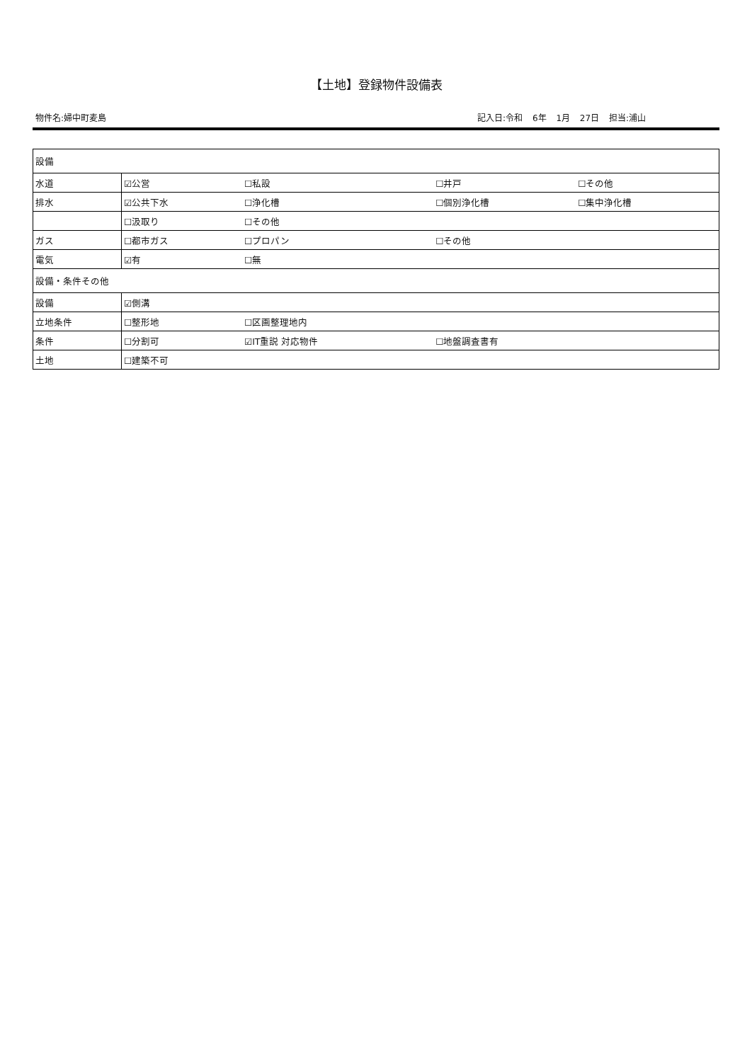【土地】登録物件設備表
物件名:婦中町麦島 記入日:令和 6年 1月 27日 担当:浦山
| 設備 | | | | |
| 水道 | ☑公営 | ☐私設 | ☐井戸 | ☐その他 |
| 排水 | ☑公共下水 | ☐浄化槽 | ☐個別浄化槽 | ☐集中浄化槽 |
| | ☐汲取り | ☐その他 | | |
| ガス | ☐都市ガス | ☐プロパン | ☐その他 | |
| 電気 | ☑有 | ☐無 | | |
| 設備・条件その他 | | | | |
| 設備 | ☑側溝 | | | |
| 立地条件 | ☐整形地 | ☐区画整理地内 | | |
| 条件 | ☐分割可 | ☑IT重説 対応物件 | ☐地盤調査書有 | |
| 土地 | ☐建築不可 | | | |